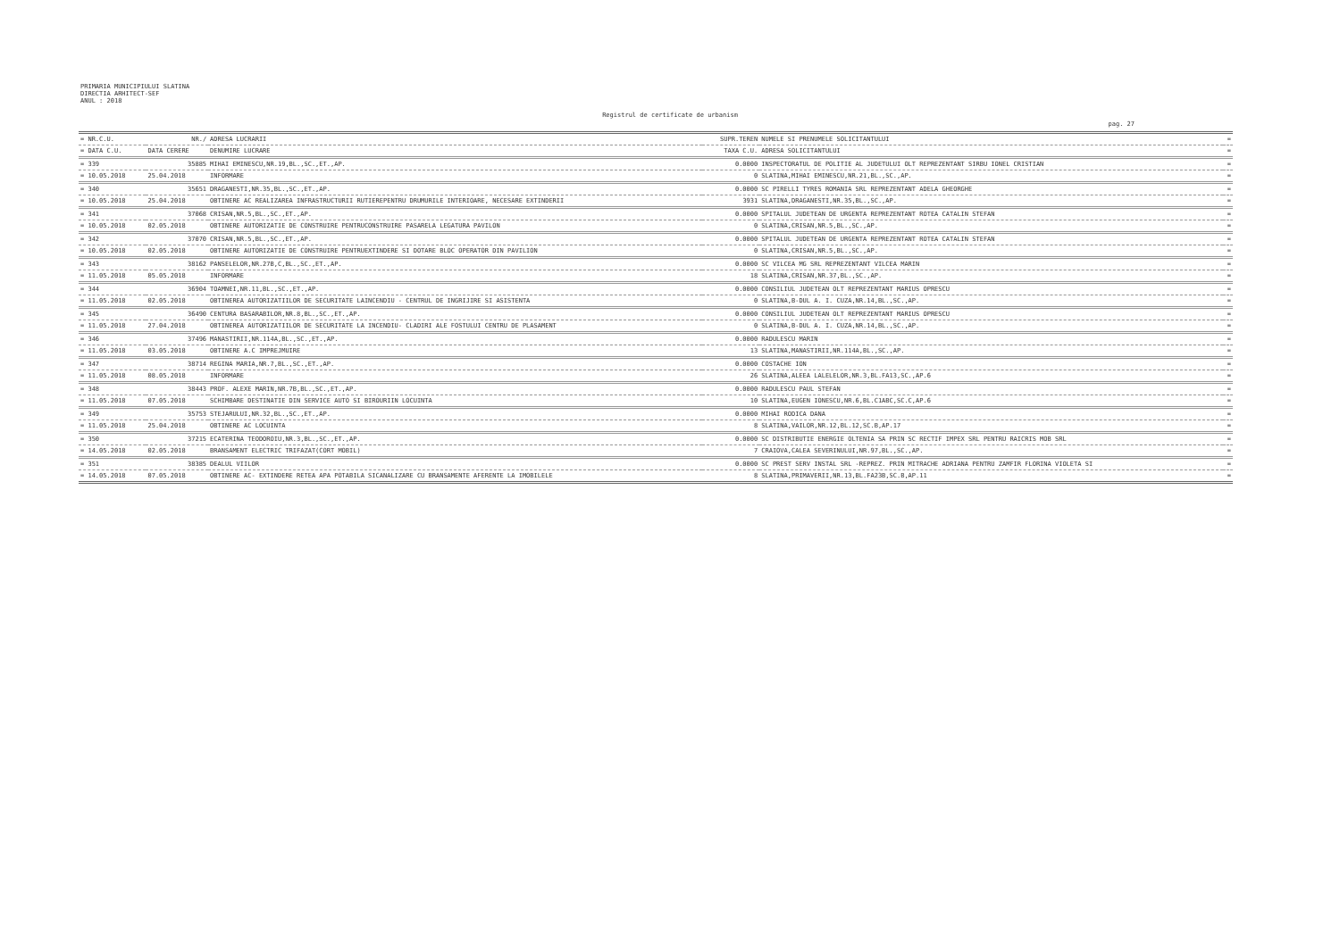PRIMARIA MUNICIPIULUI SLATINA
DIRECTIA ARHITECT-SEF
ANUL : 2018
Registrul de certificate de urbanism
pag. 27
| = NR.C.U. | NR./ | ADRESA LUCRARII | SUPR.TEREN | NUMELE SI PRENUMELE SOLICITANTULUI | = |
| --- | --- | --- | --- | --- | --- |
| = DATA C.U. | DATA CERERE | DENUMIRE LUCRARE | TAXA C.U. | ADRESA SOLICITANTULUI | = |
| = 339 | 35885 | MIHAI EMINESCU,NR.19,BL.,SC.,ET.,AP. | 0.0000 | INSPECTORATUL DE POLITIE AL JUDETULUI OLT REPREZENTANT SIRBU IONEL CRISTIAN | = |
| = 10.05.2018 | 25.04.2018 | INFORMARE | 0 | SLATINA,MIHAI EMINESCU,NR.21,BL.,SC.,AP. | = |
| = 340 | 35651 | DRAGANESTI,NR.35,BL.,SC.,ET.,AP. | 0.0000 | SC PIRELLI TYRES ROMANIA SRL REPREZENTANT ADELA GHEORGHE | = |
| = 10.05.2018 | 25.04.2018 | OBTINERE AC REALIZAREA INFRASTRUCTURII RUTIEREPENTRU DRUMURILE INTERIOARE, NECESARE EXTINDERII | 3931 | SLATINA,DRAGANESTI,NR.35,BL.,SC.,AP. | = |
| = 341 | 37068 | CRISAN,NR.5,BL.,SC.,ET.,AP. | 0.0000 | SPITALUL JUDETEAN DE URGENTA REPREZENTANT ROTEA CATALIN STEFAN | = |
| = 10.05.2018 | 02.05.2018 | OBTINERE AUTORIZATIE DE CONSTRUIRE PENTRUCONSTRUIRE PASARELA LEGATURA PAVILON | 0 | SLATINA,CRISAN,NR.5,BL.,SC.,AP. | = |
| = 342 | 37070 | CRISAN,NR.5,BL.,SC.,ET.,AP. | 0.0000 | SPITALUL JUDETEAN DE URGENTA REPREZENTANT ROTEA CATALIN STEFAN | = |
| = 10.05.2018 | 02.05.2018 | OBTINERE AUTORIZATIE DE CONSTRUIRE PENTRUEXTINDERE SI DOTARE BLOC OPERATOR DIN PAVILION | 0 | SLATINA,CRISAN,NR.5,BL.,SC.,AP. | = |
| = 343 | 38162 | PANSELELOR,NR.27B,C,BL.,SC.,ET.,AP. | 0.0000 | SC VILCEA MG SRL REPREZENTANT VILCEA MARIN | = |
| = 11.05.2018 | 05.05.2018 | INFORMARE | 18 | SLATINA,CRISAN,NR.37,BL.,SC.,AP. | = |
| = 344 | 36904 | TOAMNEI,NR.11,BL.,SC.,ET.,AP. | 0.0000 | CONSILIUL JUDETEAN OLT REPREZENTANT MARIUS OPRESCU | = |
| = 11.05.2018 | 02.05.2018 | OBTINEREA AUTORIZATIILOR DE SECURITATE LAINCENDIU - CENTRUL DE INGRIJIRE SI ASISTENTA | 0 | SLATINA,B-DUL A. I. CUZA,NR.14,BL.,SC.,AP. | = |
| = 345 | 36490 | CENTURA BASARABILOR,NR.8,BL.,SC.,ET.,AP. | 0.0000 | CONSILIUL JUDETEAN OLT REPREZENTANT MARIUS OPRESCU | = |
| = 11.05.2018 | 27.04.2018 | OBTINEREA AUTORIZATIILOR DE SECURITATE LA INCENDIU- CLADIRI ALE FOSTULUI CENTRU DE PLASAMENT | 0 | SLATINA,B-DUL A. I. CUZA,NR.14,BL.,SC.,AP. | = |
| = 346 | 37496 | MANASTIRII,NR.114A,BL.,SC.,ET.,AP. | 0.0000 | RADULESCU MARIN | = |
| = 11.05.2018 | 03.05.2018 | OBTINERE A.C IMPREJMUIRE | 13 | SLATINA,MANASTIRII,NR.114A,BL.,SC.,AP. | = |
| = 347 | 38714 | REGINA MARIA,NR.7,BL.,SC.,ET.,AP. | 0.0000 | COSTACHE ION | = |
| = 11.05.2018 | 08.05.2018 | INFORMARE | 26 | SLATINA,ALEEA LALELELOR,NR.3,BL.FA13,SC.,AP.6 | = |
| = 348 | 38443 | PROF. ALEXE MARIN,NR.7B,BL.,SC.,ET.,AP. | 0.0000 | RADULESCU PAUL STEFAN | = |
| = 11.05.2018 | 07.05.2018 | SCHIMBARE DESTINATIE DIN SERVICE AUTO SI BIROURIIN LOCUINTA | 10 | SLATINA,EUGEN IONESCU,NR.6,BL.C1ABC,SC.C,AP.6 | = |
| = 349 | 35753 | STEJARULUI,NR.32,BL.,SC.,ET.,AP. | 0.0000 | MIHAI RODICA DANA | = |
| = 11.05.2018 | 25.04.2018 | OBTINERE AC LOCUINTA | 8 | SLATINA,VAILOR,NR.12,BL.12,SC.B,AP.17 | = |
| = 350 | 37215 | ECATERINA TEODOROIU,NR.3,BL.,SC.,ET.,AP. | 0.0000 | SC DISTRIBUTIE ENERGIE OLTENIA SA PRIN SC RECTIF IMPEX SRL PENTRU RAICRIS MOB SRL | = |
| = 14.05.2018 | 02.05.2018 | BRANSAMENT ELECTRIC TRIFAZAT(CORT MOBIL) | 7 | CRAIOVA,CALEA SEVERINULUI,NR.97,BL.,SC.,AP. | = |
| = 351 | 38385 | DEALUL VIILOR | 0.0000 | SC PREST SERV INSTAL SRL -REPREZ. PRIN MITRACHE ADRIANA PENTRU ZAMFIR FLORINA VIOLETA SI | = |
| = 14.05.2018 | 07.05.2018 | OBTINERE AC- EXTINDERE RETEA APA POTABILA SICANALIZARE CU BRANSAMENTE AFERENTE LA IMOBILELE | 8 | SLATINA,PRIMAVERII,NR.13,BL.FA23B,SC.B,AP.11 | = |